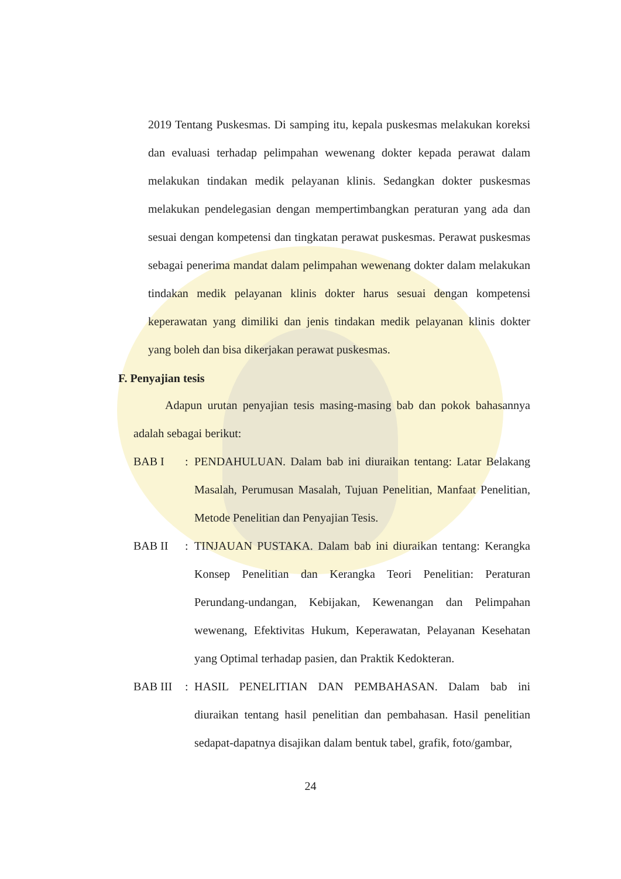2019 Tentang Puskesmas. Di samping itu, kepala puskesmas melakukan koreksi dan evaluasi terhadap pelimpahan wewenang dokter kepada perawat dalam melakukan tindakan medik pelayanan klinis. Sedangkan dokter puskesmas melakukan pendelegasian dengan mempertimbangkan peraturan yang ada dan sesuai dengan kompetensi dan tingkatan perawat puskesmas. Perawat puskesmas sebagai penerima mandat dalam pelimpahan wewenang dokter dalam melakukan tindakan medik pelayanan klinis dokter harus sesuai dengan kompetensi keperawatan yang dimiliki dan jenis tindakan medik pelayanan klinis dokter yang boleh dan bisa dikerjakan perawat puskesmas.
F. Penyajian tesis
Adapun urutan penyajian tesis masing-masing bab dan pokok bahasannya adalah sebagai berikut:
BAB I: PENDAHULUAN. Dalam bab ini diuraikan tentang: Latar Belakang Masalah, Perumusan Masalah, Tujuan Penelitian, Manfaat Penelitian, Metode Penelitian dan Penyajian Tesis.
BAB II: TINJAUAN PUSTAKA. Dalam bab ini diuraikan tentang: Kerangka Konsep Penelitian dan Kerangka Teori Penelitian: Peraturan Perundang-undangan, Kebijakan, Kewenangan dan Pelimpahan wewenang, Efektivitas Hukum, Keperawatan, Pelayanan Kesehatan yang Optimal terhadap pasien, dan Praktik Kedokteran.
BAB III: HASIL PENELITIAN DAN PEMBAHASAN. Dalam bab ini diuraikan tentang hasil penelitian dan pembahasan. Hasil penelitian sedapat-dapatnya disajikan dalam bentuk tabel, grafik, foto/gambar,
24